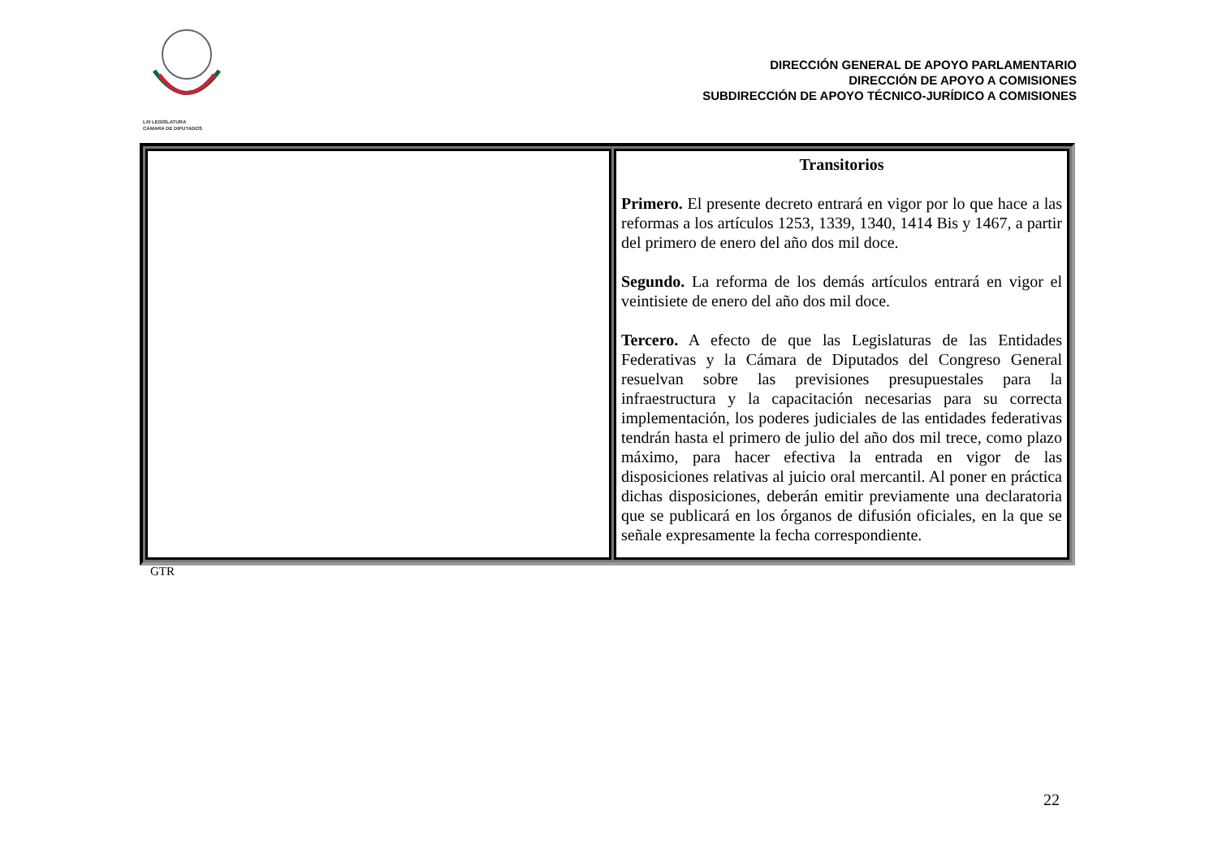LXI LEGISLATURA
CÁMARA DE DIPUTADOS
DIRECCIÓN GENERAL DE APOYO PARLAMENTARIO
DIRECCIÓN DE APOYO A COMISIONES
SUBDIRECCIÓN DE APOYO TÉCNICO-JURÍDICO A COMISIONES
| | Transitorios Primero. El presente decreto entrará en vigor por lo que hace a las reformas a los artículos 1253, 1339, 1340, 1414 Bis y 1467, a partir del primero de enero del año dos mil doce. Segundo. La reforma de los demás artículos entrará en vigor el veintisiete de enero del año dos mil doce. Tercero. A efecto de que las Legislaturas de las Entidades Federativas y la Cámara de Diputados del Congreso General resuelvan sobre las previsiones presupuestales para la infraestructura y la capacitación necesarias para su correcta implementación, los poderes judiciales de las entidades federativas tendrán hasta el primero de julio del año dos mil trece, como plazo máximo, para hacer efectiva la entrada en vigor de las disposiciones relativas al juicio oral mercantil. Al poner en práctica dichas disposiciones, deberán emitir previamente una declaratoria que se publicará en los órganos de difusión oficiales, en la que se señale expresamente la fecha correspondiente. |
GTR
22